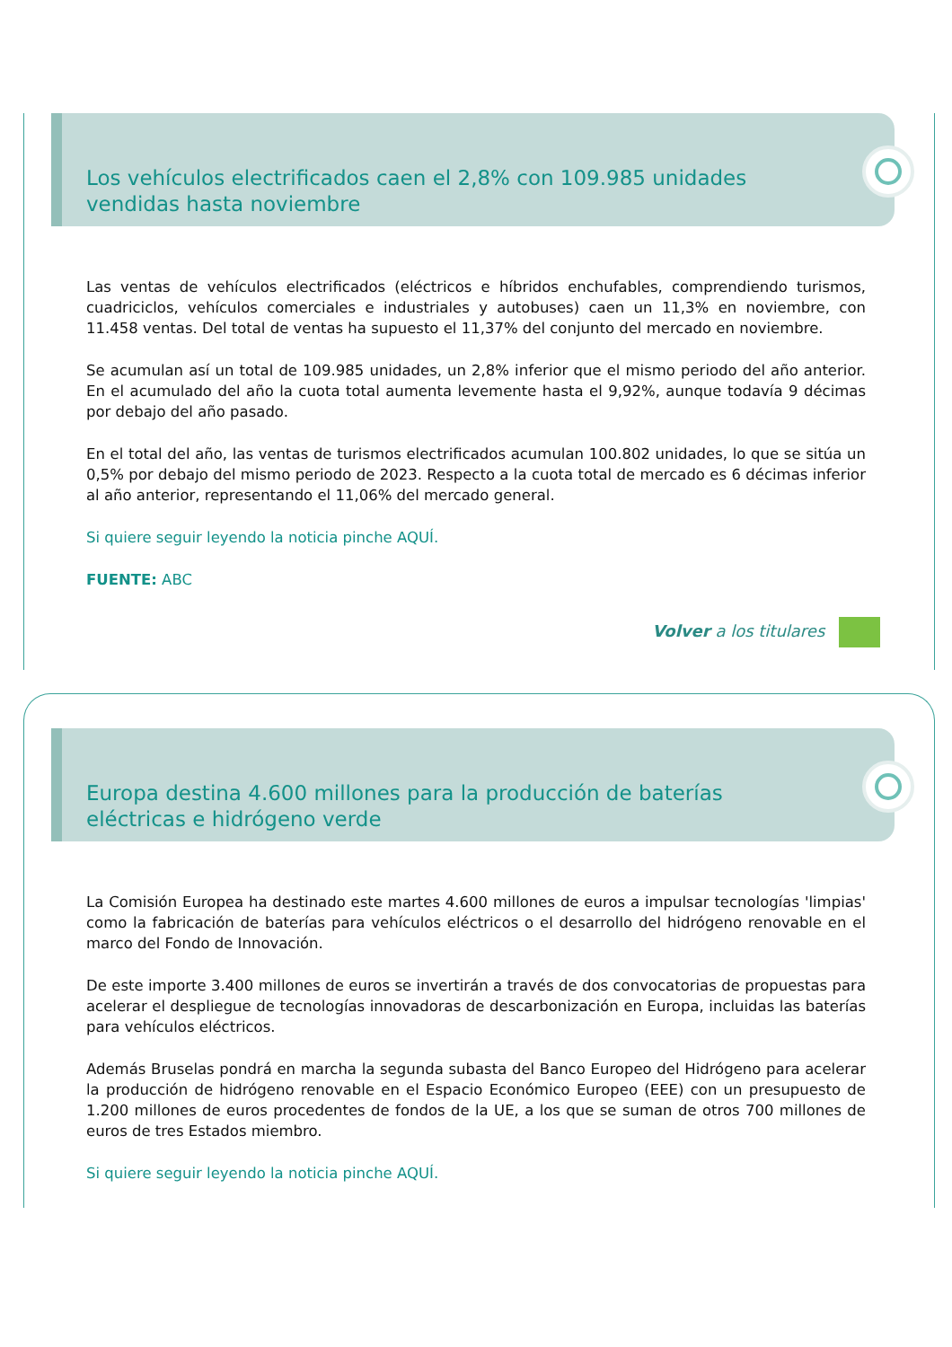Los vehículos electrificados caen el 2,8% con 109.985 unidades vendidas hasta noviembre
Las ventas de vehículos electrificados (eléctricos e híbridos enchufables, comprendiendo turismos, cuadriciclos, vehículos comerciales e industriales y autobuses) caen un 11,3% en noviembre, con 11.458 ventas. Del total de ventas ha supuesto el 11,37% del conjunto del mercado en noviembre.
Se acumulan así un total de 109.985 unidades, un 2,8% inferior que el mismo periodo del año anterior. En el acumulado del año la cuota total aumenta levemente hasta el 9,92%, aunque todavía 9 décimas por debajo del año pasado.
En el total del año, las ventas de turismos electrificados acumulan 100.802 unidades, lo que se sitúa un 0,5% por debajo del mismo periodo de 2023. Respecto a la cuota total de mercado es 6 décimas inferior al año anterior, representando el 11,06% del mercado general.
Si quiere seguir leyendo la noticia pinche AQUÍ.
FUENTE: ABC
Volver a los titulares
Europa destina 4.600 millones para la producción de baterías eléctricas e hidrógeno verde
La Comisión Europea ha destinado este martes 4.600 millones de euros a impulsar tecnologías 'limpias' como la fabricación de baterías para vehículos eléctricos o el desarrollo del hidrógeno renovable en el marco del Fondo de Innovación.
De este importe 3.400 millones de euros se invertirán a través de dos convocatorias de propuestas para acelerar el despliegue de tecnologías innovadoras de descarbonización en Europa, incluidas las baterías para vehículos eléctricos.
Además Bruselas pondrá en marcha la segunda subasta del Banco Europeo del Hidrógeno para acelerar la producción de hidrógeno renovable en el Espacio Económico Europeo (EEE) con un presupuesto de 1.200 millones de euros procedentes de fondos de la UE, a los que se suman de otros 700 millones de euros de tres Estados miembro.
Si quiere seguir leyendo la noticia pinche AQUÍ.